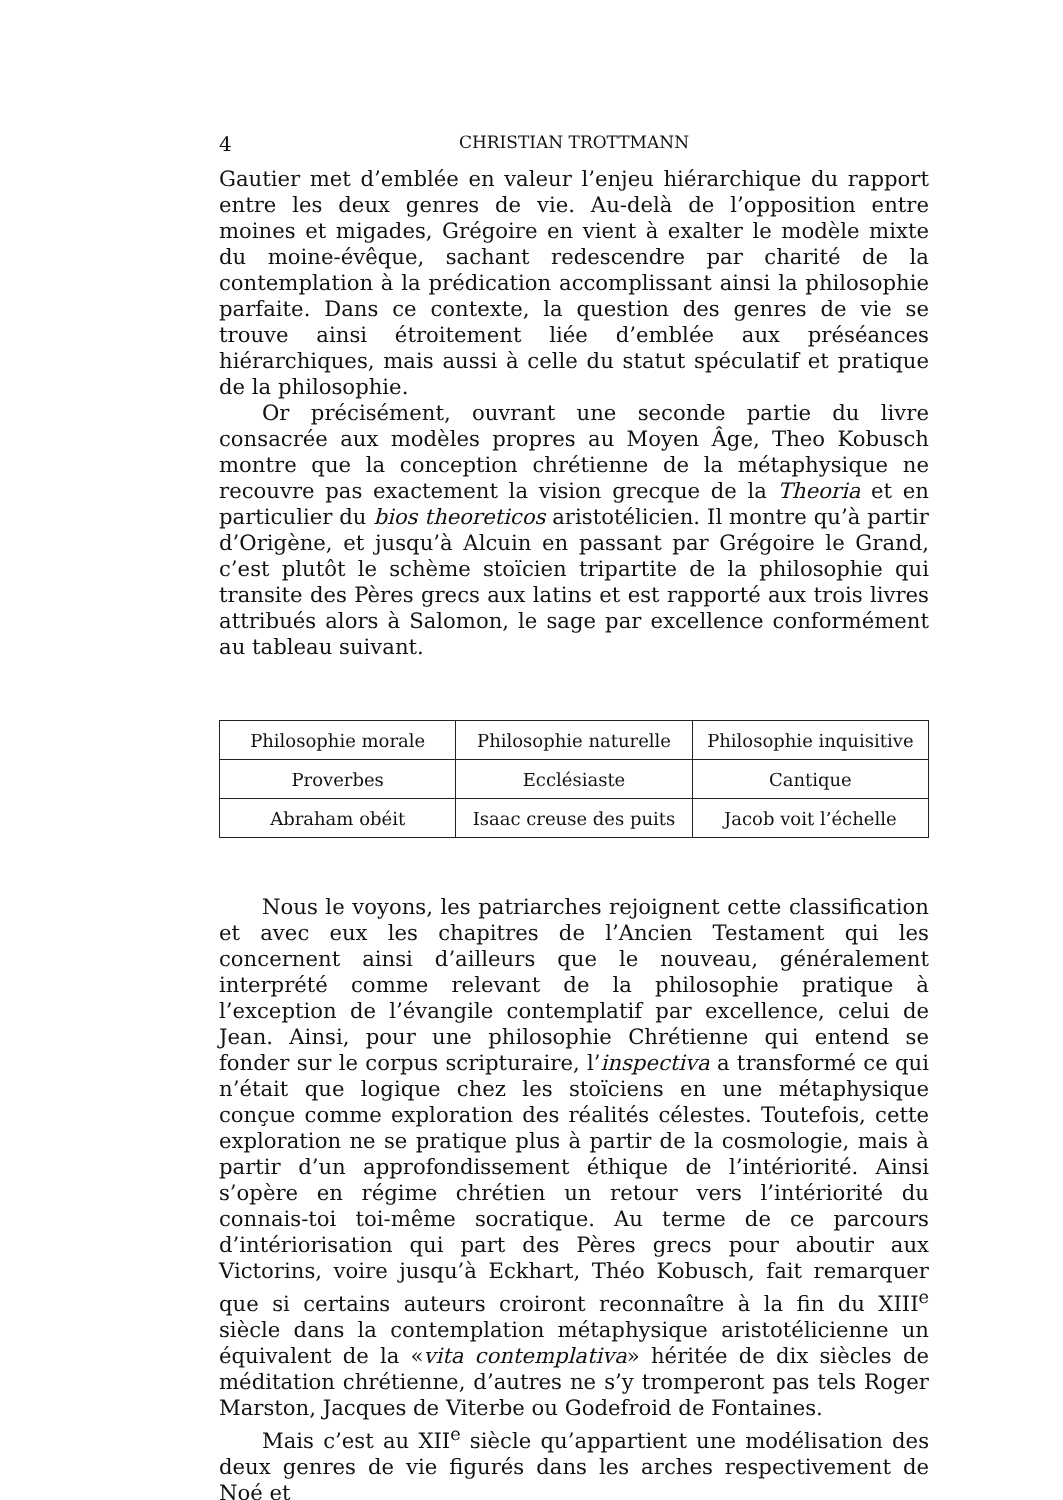4 CHRISTIAN TROTTMANN
Gautier met d’emblée en valeur l’enjeu hiérarchique du rapport entre les deux genres de vie. Au-delà de l’opposition entre moines et migades, Grégoire en vient à exalter le modèle mixte du moine-évêque, sachant redescendre par charité de la contemplation à la prédication accomplissant ainsi la philosophie parfaite. Dans ce contexte, la question des genres de vie se trouve ainsi étroitement liée d’emblée aux préséances hiérarchiques, mais aussi à celle du statut spéculatif et pratique de la philosophie.
Or précisément, ouvrant une seconde partie du livre consacrée aux modèles propres au Moyen Âge, Theo Kobusch montre que la conception chrétienne de la métaphysique ne recouvre pas exactement la vision grecque de la Theoria et en particulier du bios theoreticos aristotélicien. Il montre qu’à partir d’Origène, et jusqu’à Alcuin en passant par Grégoire le Grand, c’est plutôt le schème stoïcien tripartite de la philosophie qui transite des Pères grecs aux latins et est rapporté aux trois livres attribués alors à Salomon, le sage par excellence conformément au tableau suivant.
| Philosophie morale | Philosophie naturelle | Philosophie inquisitive |
| Proverbes | Ecclésiaste | Cantique |
| Abraham obéit | Isaac creuse des puits | Jacob voit l’échelle |
Nous le voyons, les patriarches rejoignent cette classification et avec eux les chapitres de l’Ancien Testament qui les concernent ainsi d’ailleurs que le nouveau, généralement interprété comme relevant de la philosophie pratique à l’exception de l’évangile contemplatif par excellence, celui de Jean. Ainsi, pour une philosophie Chrétienne qui entend se fonder sur le corpus scripturaire, l’inspectiva a transformé ce qui n’était que logique chez les stoïciens en une métaphysique conçue comme exploration des réalités célestes. Toutefois, cette exploration ne se pratique plus à partir de la cosmologie, mais à partir d’un approfondissement éthique de l’intériorité. Ainsi s’opère en régime chrétien un retour vers l’intériorité du connais-toi toi-même socratique. Au terme de ce parcours d’intériorisation qui part des Pères grecs pour aboutir aux Victorins, voire jusqu’à Eckhart, Théo Kobusch, fait remarquer que si certains auteurs croiront reconnaître à la fin du XIII<sup>e</sup> siècle dans la contemplation métaphysique aristotélicienne un équivalent de la «vita contemplativa» héritée de dix siècles de méditation chrétienne, d’autres ne s’y tromperont pas tels Roger Marston, Jacques de Viterbe ou Godefroid de Fontaines.
Mais c’est au XII<sup>e</sup> siècle qu’appartient une modélisation des deux genres de vie figurés dans les arches respectivement de Noé et